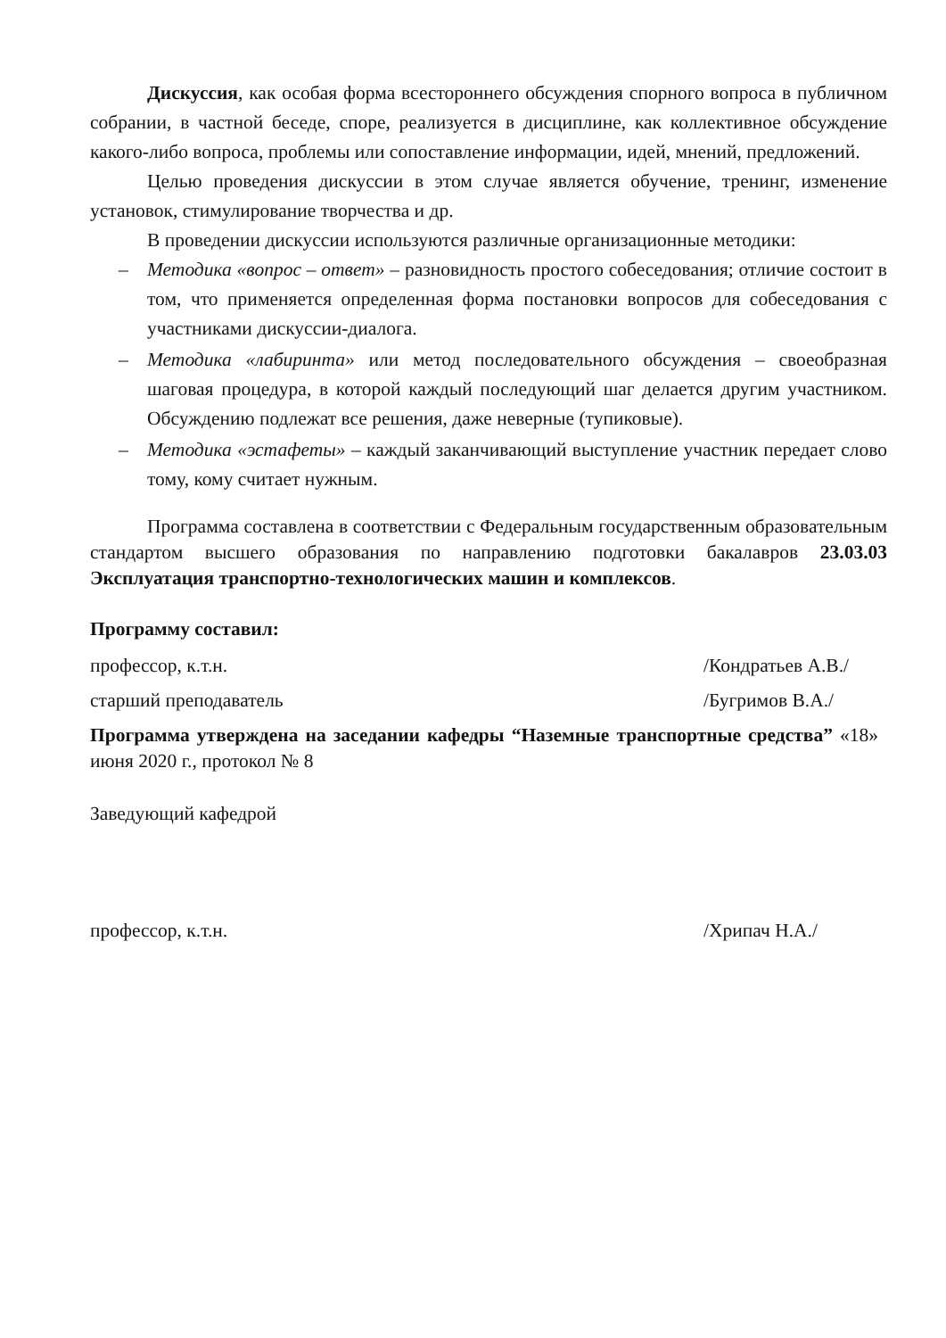Дискуссия, как особая форма всестороннего обсуждения спорного вопроса в публичном собрании, в частной беседе, споре, реализуется в дисциплине, как коллективное обсуждение какого-либо вопроса, проблемы или сопоставление информации, идей, мнений, предложений.
Целью проведения дискуссии в этом случае является обучение, тренинг, изменение установок, стимулирование творчества и др.
В проведении дискуссии используются различные организационные методики:
– Методика «вопрос – ответ» – разновидность простого собеседования; отличие состоит в том, что применяется определенная форма постановки вопросов для собеседования с участниками дискуссии-диалога.
– Методика «лабиринта» или метод последовательного обсуждения – своеобразная шаговая процедура, в которой каждый последующий шаг делается другим участником. Обсуждению подлежат все решения, даже неверные (тупиковые).
– Методика «эстафеты» – каждый заканчивающий выступление участник передает слово тому, кому считает нужным.
Программа составлена в соответствии с Федеральным государственным образовательным стандартом высшего образования по направлению подготовки бакалавров 23.03.03 Эксплуатация транспортно-технологических машин и комплексов.
Программу составил:
профессор, к.т.н. /Кондратьев А.В./
старший преподаватель /Бугримов В.А./
Программа утверждена на заседании кафедры “Наземные транспортные средства” «18» июня 2020 г., протокол № 8
Заведующий кафедрой
профессор, к.т.н. /Хрипач Н.А./